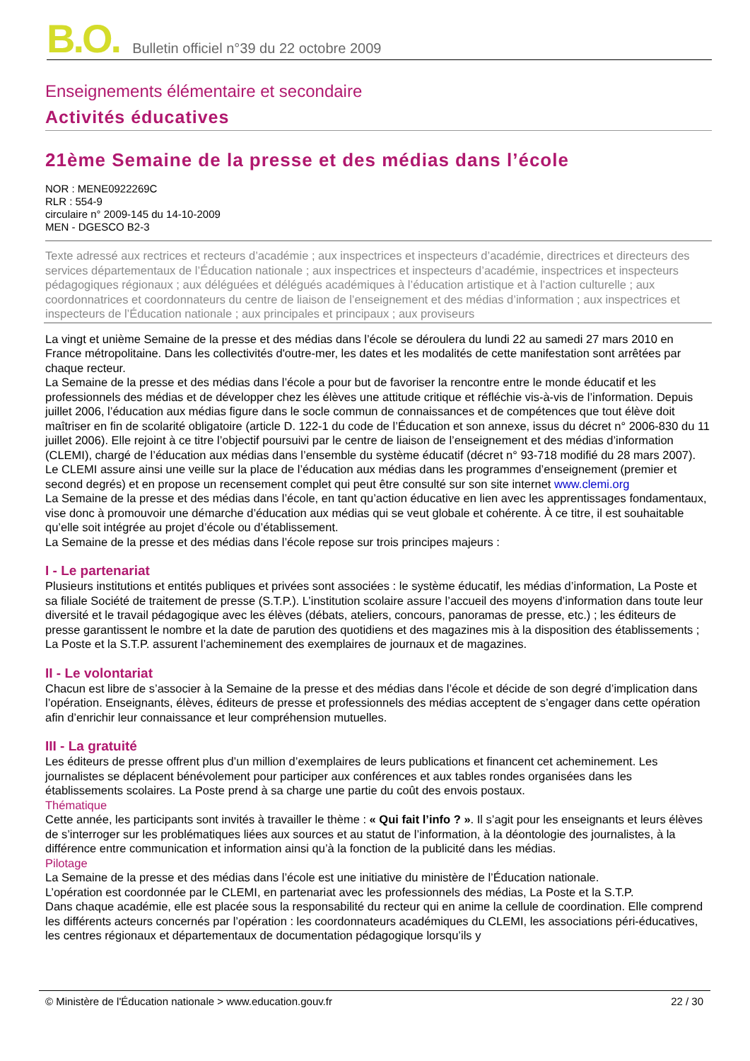B.O.
Bulletin officiel n°39 du 22 octobre 2009
Enseignements élémentaire et secondaire
Activités éducatives
21ème Semaine de la presse et des médias dans l’école
NOR : MENE0922269C
RLR : 554-9
circulaire n° 2009-145 du 14-10-2009
MEN - DGESCO B2-3
Texte adressé aux rectrices et recteurs d’académie ; aux inspectrices et inspecteurs d’académie, directrices et directeurs des services départementaux de l’Éducation nationale ; aux inspectrices et inspecteurs d’académie, inspectrices et inspecteurs pédagogiques régionaux ; aux déléguées et délégués académiques à l’éducation artistique et à l’action culturelle ; aux coordonnatrices et coordonnateurs du centre de liaison de l’enseignement et des médias d’information ; aux inspectrices et inspecteurs de l’Éducation nationale ; aux principales et principaux ; aux proviseurs
La vingt et unième Semaine de la presse et des médias dans l’école se déroulera du lundi 22 au samedi 27 mars 2010 en France métropolitaine. Dans les collectivités d'outre-mer, les dates et les modalités de cette manifestation sont arrêtées par chaque recteur.
La Semaine de la presse et des médias dans l’école a pour but de favoriser la rencontre entre le monde éducatif et les professionnels des médias et de développer chez les élèves une attitude critique et réfléchie vis-à-vis de l’information. Depuis juillet 2006, l’éducation aux médias figure dans le socle commun de connaissances et de compétences que tout élève doit maîtriser en fin de scolarité obligatoire (article D. 122-1 du code de l’Éducation et son annexe, issus du décret n° 2006-830 du 11 juillet 2006). Elle rejoint à ce titre l’objectif poursuivi par le centre de liaison de l’enseignement et des médias d’information (CLEMI), chargé de l’éducation aux médias dans l’ensemble du système éducatif (décret n° 93-718 modifié du 28 mars 2007). Le CLEMI assure ainsi une veille sur la place de l’éducation aux médias dans les programmes d’enseignement (premier et second degrés) et en propose un recensement complet qui peut être consulté sur son site internet www.clemi.org
La Semaine de la presse et des médias dans l’école, en tant qu’action éducative en lien avec les apprentissages fondamentaux, vise donc à promouvoir une démarche d’éducation aux médias qui se veut globale et cohérente. À ce titre, il est souhaitable qu’elle soit intégrée au projet d’école ou d’établissement.
La Semaine de la presse et des médias dans l’école repose sur trois principes majeurs :
I - Le partenariat
Plusieurs institutions et entités publiques et privées sont associées : le système éducatif, les médias d’information, La Poste et sa filiale Société de traitement de presse (S.T.P.). L’institution scolaire assure l’accueil des moyens d’information dans toute leur diversité et le travail pédagogique avec les élèves (débats, ateliers, concours, panoramas de presse, etc.) ; les éditeurs de presse garantissent le nombre et la date de parution des quotidiens et des magazines mis à la disposition des établissements ; La Poste et la S.T.P. assurent l’acheminement des exemplaires de journaux et de magazines.
II - Le volontariat
Chacun est libre de s’associer à la Semaine de la presse et des médias dans l’école et décide de son degré d’implication dans l’opération. Enseignants, élèves, éditeurs de presse et professionnels des médias acceptent de s’engager dans cette opération afin d’enrichir leur connaissance et leur compréhension mutuelles.
III - La gratuité
Les éditeurs de presse offrent plus d’un million d’exemplaires de leurs publications et financent cet acheminement. Les journalistes se déplacent bénévolement pour participer aux conférences et aux tables rondes organisées dans les établissements scolaires. La Poste prend à sa charge une partie du coût des envois postaux.
Thématique
Cette année, les participants sont invités à travailler le thème : « Qui fait l’info ? ». Il s’agit pour les enseignants et leurs élèves de s’interroger sur les problématiques liées aux sources et au statut de l’information, à la déontologie des journalistes, à la différence entre communication et information ainsi qu’à la fonction de la publicité dans les médias.
Pilotage
La Semaine de la presse et des médias dans l’école est une initiative du ministère de l’Éducation nationale.
L’opération est coordonnée par le CLEMI, en partenariat avec les professionnels des médias, La Poste et la S.T.P.
Dans chaque académie, elle est placée sous la responsabilité du recteur qui en anime la cellule de coordination. Elle comprend les différents acteurs concernés par l’opération : les coordonnateurs académiques du CLEMI, les associations péri-éducatives, les centres régionaux et départementaux de documentation pédagogique lorsqu’ils y
© Ministère de l'Éducation nationale > www.education.gouv.fr 22 / 30